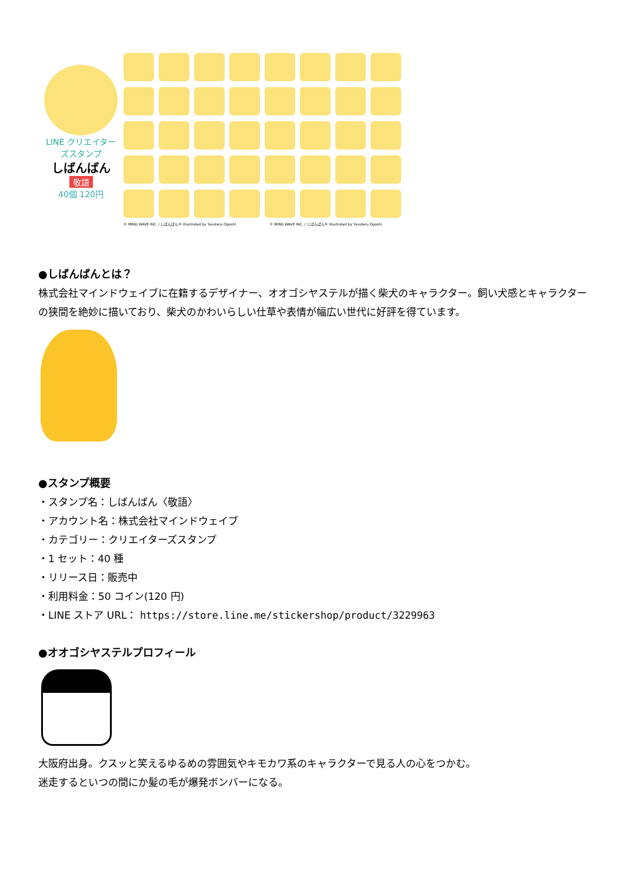LINE クリエイターズスタンプ
しばんばん
敬語
40個 120円
© MIND WAVE INC. / しばんばん® Illustrated by Yasuteru Ogoshi © MIND WAVE INC. / しばんばん® Illustrated by Yasuteru Ogoshi
●しばんばんとは？
株式会社マインドウェイブに在籍するデザイナー、オオゴシヤステルが描く柴犬のキャラクター。飼い犬感とキャラクターの狭間を絶妙に描いており、柴犬のかわいらしい仕草や表情が幅広い世代に好評を得ています。
●スタンプ概要
・スタンプ名：しばんばん〈敬語〉
・アカウント名：株式会社マインドウェイブ
・カテゴリー：クリエイターズスタンプ
・1 セット：40 種
・リリース日：販売中
・利用料金：50 コイン(120 円)
・LINE ストア URL： https://store.line.me/stickershop/product/3229963
●オオゴシヤステルプロフィール
大阪府出身。クスッと笑えるゆるめの雰囲気やキモカワ系のキャラクターで見る人の心をつかむ。
迷走するといつの間にか髪の毛が爆発ボンバーになる。